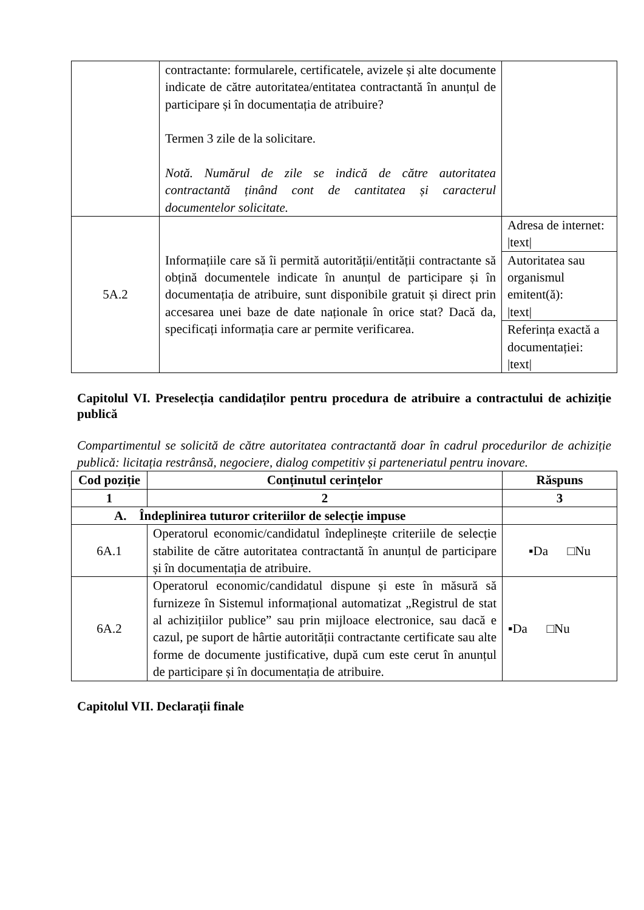| | contractante: formularele, certificatele, avizele și alte documente indicate de către autoritatea/entitatea contractantă în anunțul de participare și în documentația de atribuire? Termen 3 zile de la solicitare. Notă. Numărul de zile se indică de către autoritatea contractantă ținând cont de cantitatea și caracterul documentelor solicitate. | |
| 5A.2 | Informațiile care să îi permită autorității/entității contractante să obțină documentele indicate în anunțul de participare și în documentația de atribuire, sunt disponibile gratuit și direct prin accesarea unei baze de date naționale în orice stat? Dacă da, specificați informația care ar permite verificarea. | Adresa de internet: /text/ |
| | | Autoritatea sau organismul emitent(ă): /text/ |
| | | Referința exactă a documentației: /text/ |
Capitolul VI. Preselecția candidaților pentru procedura de atribuire a contractului de achiziție publică
Compartimentul se solicită de către autoritatea contractantă doar în cadrul procedurilor de achiziție publică: licitația restrânsă, negociere, dialog competitiv și parteneriatul pentru inovare.
| Cod poziție | Conținutul cerințelor | Răspuns |
| --- | --- | --- |
| 1 | 2 | 3 |
| A. Îndeplinirea tuturor criteriilor de selecție impuse | | |
| 6A.1 | Operatorul economic/candidatul îndeplinește criteriile de selecție stabilite de către autoritatea contractantă în anunțul de participare și în documentația de atribuire. | ▪Da □Nu |
| 6A.2 | Operatorul economic/candidatul dispune și este în măsură să furnizeze în Sistemul informațional automatizat „Registrul de stat al achizițiilor publice” sau prin mijloace electronice, sau dacă e cazul, pe suport de hârtie autorității contractante certificate sau alte forme de documente justificative, după cum este cerut în anunțul de participare și în documentația de atribuire. | ▪Da □Nu |
Capitolul VII. Declarații finale